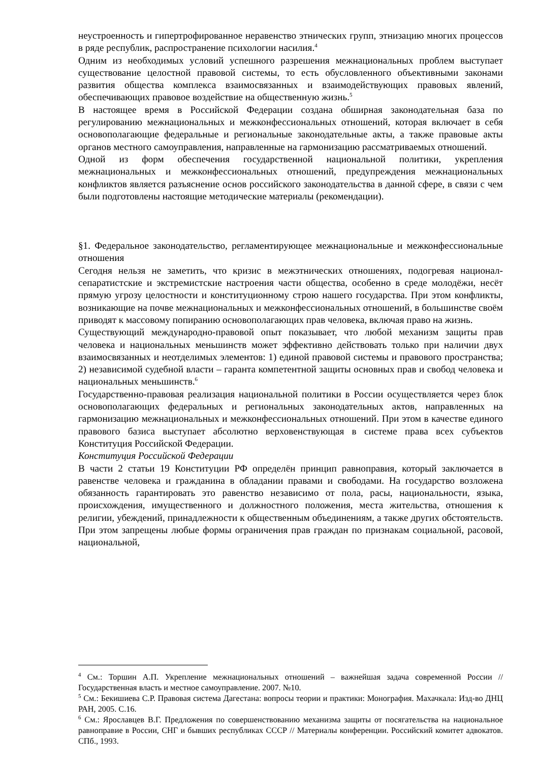неустроенность и гипертрофированное неравенство этнических групп, этнизацию многих процессов в ряде республик, распространение психологии насилия.<sup>4</sup>
Одним из необходимых условий успешного разрешения межнациональных проблем выступает существование целостной правовой системы, то есть обусловленного объективными законами развития общества комплекса взаимосвязанных и взаимодействующих правовых явлений, обеспечивающих правовое воздействие на общественную жизнь.<sup>5</sup>
В настоящее время в Российской Федерации создана обширная законодательная база по регулированию межнациональных и межконфессиональных отношений, которая включает в себя основополагающие федеральные и региональные законодательные акты, а также правовые акты органов местного самоуправления, направленные на гармонизацию рассматриваемых отношений.
Одной из форм обеспечения государственной национальной политики, укрепления межнациональных и межконфессиональных отношений, предупреждения межнациональных конфликтов является разъяснение основ российского законодательства в данной сфере, в связи с чем были подготовлены настоящие методические материалы (рекомендации).
§1. Федеральное законодательство, регламентирующее межнациональные и межконфессиональные отношения
Сегодня нельзя не заметить, что кризис в межэтнических отношениях, подогревая национал-сепаратистские и экстремистские настроения части общества, особенно в среде молодёжи, несёт прямую угрозу целостности и конституционному строю нашего государства. При этом конфликты, возникающие на почве межнациональных и межконфессиональных отношений, в большинстве своём приводят к массовому попиранию основополагающих прав человека, включая право на жизнь.
Существующий международно-правовой опыт показывает, что любой механизм защиты прав человека и национальных меньшинств может эффективно действовать только при наличии двух взаимосвязанных и неотделимых элементов: 1) единой правовой системы и правового пространства; 2) независимой судебной власти – гаранта компетентной защиты основных прав и свобод человека и национальных меньшинств.<sup>6</sup>
Государственно-правовая реализация национальной политики в России осуществляется через блок основополагающих федеральных и региональных законодательных актов, направленных на гармонизацию межнациональных и межконфессиональных отношений. При этом в качестве единого правового базиса выступает абсолютно верховенствующая в системе права всех субъектов Конституция Российской Федерации.
Конституция Российской Федерации
В части 2 статьи 19 Конституции РФ определён принцип равноправия, который заключается в равенстве человека и гражданина в обладании правами и свободами. На государство возложена обязанность гарантировать это равенство независимо от пола, расы, национальности, языка, происхождения, имущественного и должностного положения, места жительства, отношения к религии, убеждений, принадлежности к общественным объединениям, а также других обстоятельств. При этом запрещены любые формы ограничения прав граждан по признакам социальной, расовой, национальной,
<sup>4</sup> См.: Торшин А.П. Укрепление межнациональных отношений – важнейшая задача современной России // Государственная власть и местное самоуправление. 2007. №10.
<sup>5</sup> См.: Бекишиева С.Р. Правовая система Дагестана: вопросы теории и практики: Монография. Махачкала: Изд-во ДНЦ РАН, 2005. С.16.
<sup>6</sup> См.: Ярославцев В.Г. Предложения по совершенствованию механизма защиты от посягательства на национальное равноправие в России, СНГ и бывших республиках СССР // Материалы конференции. Российский комитет адвокатов. СПб., 1993.